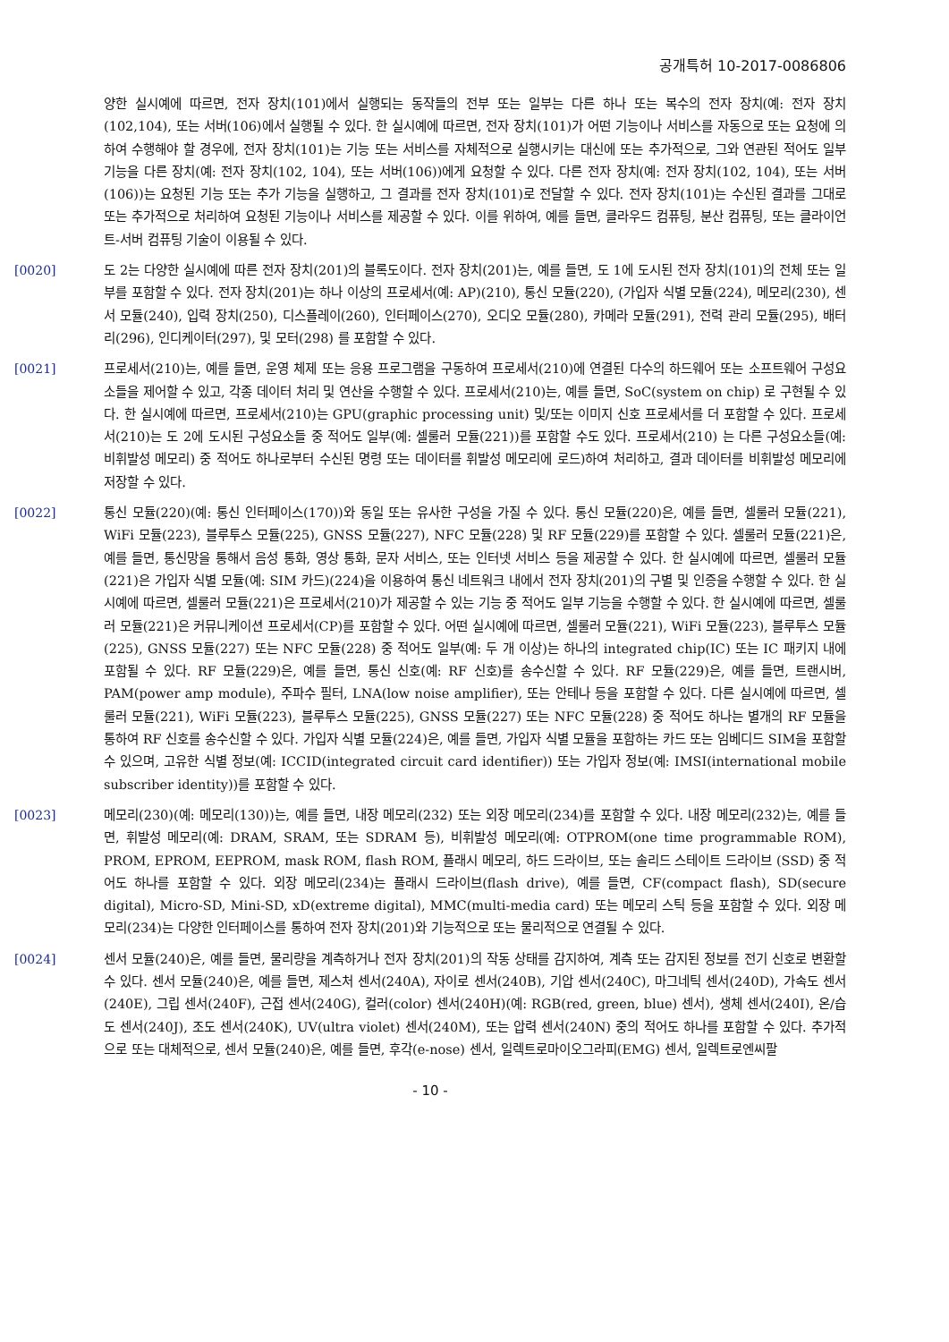공개특허 10-2017-0086806
양한 실시예에 따르면, 전자 장치(101)에서 실행되는 동작들의 전부 또는 일부는 다른 하나 또는 복수의 전자 장치(예: 전자 장치(102,104), 또는 서버(106)에서 실행될 수 있다. 한 실시예에 따르면, 전자 장치(101)가 어떤 기능이나 서비스를 자동으로 또는 요청에 의하여 수행해야 할 경우에, 전자 장치(101)는 기능 또는 서비스를 자체적으로 실행시키는 대신에 또는 추가적으로, 그와 연관된 적어도 일부 기능을 다른 장치(예: 전자 장치(102, 104), 또는 서버(106))에게 요청할 수 있다. 다른 전자 장치(예: 전자 장치(102, 104), 또는 서버(106))는 요청된 기능 또는 추가 기능을 실행하고, 그 결과를 전자 장치(101)로 전달할 수 있다. 전자 장치(101)는 수신된 결과를 그대로 또는 추가적으로 처리하여 요청된 기능이나 서비스를 제공할 수 있다. 이를 위하여, 예를 들면, 클라우드 컴퓨팅, 분산 컴퓨팅, 또는 클라이언트-서버 컴퓨팅 기술이 이용될 수 있다.
[0020] 도 2는 다양한 실시예에 따른 전자 장치(201)의 블록도이다. 전자 장치(201)는, 예를 들면, 도 1에 도시된 전자 장치(101)의 전체 또는 일부를 포함할 수 있다. 전자 장치(201)는 하나 이상의 프로세서(예: AP)(210), 통신 모듈(220), (가입자 식별 모듈(224), 메모리(230), 센서 모듈(240), 입력 장치(250), 디스플레이(260), 인터페이스(270), 오디오 모듈(280), 카메라 모듈(291), 전력 관리 모듈(295), 배터리(296), 인디케이터(297), 및 모터(298) 를 포함할 수 있다.
[0021] 프로세서(210)는, 예를 들면, 운영 체제 또는 응용 프로그램을 구동하여 프로세서(210)에 연결된 다수의 하드웨어 또는 소프트웨어 구성요소들을 제어할 수 있고, 각종 데이터 처리 및 연산을 수행할 수 있다. 프로세서(210)는, 예를 들면, SoC(system on chip) 로 구현될 수 있다. 한 실시예에 따르면, 프로세서(210)는 GPU(graphic processing unit) 및/또는 이미지 신호 프로세서를 더 포함할 수 있다. 프로세서(210)는 도 2에 도시된 구성요소들 중 적어도 일부(예: 셀룰러 모듈(221))를 포함할 수도 있다. 프로세서(210) 는 다른 구성요소들(예: 비휘발성 메모리) 중 적어도 하나로부터 수신된 명령 또는 데이터를 휘발성 메모리에 로드)하여 처리하고, 결과 데이터를 비휘발성 메모리에 저장할 수 있다.
[0022] 통신 모듈(220)(예: 통신 인터페이스(170))와 동일 또는 유사한 구성을 가질 수 있다. 통신 모듈(220)은, 예를 들면, 셀룰러 모듈(221), WiFi 모듈(223), 블루투스 모듈(225), GNSS 모듈(227), NFC 모듈(228) 및 RF 모듈(229)를 포함할 수 있다. 셀룰러 모듈(221)은, 예를 들면, 통신망을 통해서 음성 통화, 영상 통화, 문자 서비스, 또는 인터넷 서비스 등을 제공할 수 있다. 한 실시예에 따르면, 셀룰러 모듈(221)은 가입자 식별 모듈(예: SIM 카드)(224)을 이용하여 통신 네트워크 내에서 전자 장치(201)의 구별 및 인증을 수행할 수 있다. 한 실시예에 따르면, 셀룰러 모듈(221)은 프로세서(210)가 제공할 수 있는 기능 중 적어도 일부 기능을 수행할 수 있다. 한 실시예에 따르면, 셀룰러 모듈(221)은 커뮤니케이션 프로세서(CP)를 포함할 수 있다. 어떤 실시예에 따르면, 셀룰러 모듈(221), WiFi 모듈(223), 블루투스 모듈(225), GNSS 모듈(227) 또는 NFC 모듈(228) 중 적어도 일부(예: 두 개 이상)는 하나의 integrated chip(IC) 또는 IC 패키지 내에 포함될 수 있다. RF 모듈(229)은, 예를 들면, 통신 신호(예: RF 신호)를 송수신할 수 있다. RF 모듈(229)은, 예를 들면, 트랜시버, PAM(power amp module), 주파수 필터, LNA(low noise amplifier), 또는 안테나 등을 포함할 수 있다. 다른 실시예에 따르면, 셀룰러 모듈(221), WiFi 모듈(223), 블루투스 모듈(225), GNSS 모듈(227) 또는 NFC 모듈(228) 중 적어도 하나는 별개의 RF 모듈을 통하여 RF 신호를 송수신할 수 있다. 가입자 식별 모듈(224)은, 예를 들면, 가입자 식별 모듈을 포함하는 카드 또는 임베디드 SIM을 포함할 수 있으며, 고유한 식별 정보(예: ICCID(integrated circuit card identifier)) 또는 가입자 정보(예: IMSI(international mobile subscriber identity))를 포함할 수 있다.
[0023] 메모리(230)(예: 메모리(130))는, 예를 들면, 내장 메모리(232) 또는 외장 메모리(234)를 포함할 수 있다. 내장 메모리(232)는, 예를 들면, 휘발성 메모리(예: DRAM, SRAM, 또는 SDRAM 등), 비휘발성 메모리(예: OTPROM(one time programmable ROM), PROM, EPROM, EEPROM, mask ROM, flash ROM, 플래시 메모리, 하드 드라이브, 또는 솔리드 스테이트 드라이브 (SSD) 중 적어도 하나를 포함할 수 있다. 외장 메모리(234)는 플래시 드라이브(flash drive), 예를 들면, CF(compact flash), SD(secure digital), Micro-SD, Mini-SD, xD(extreme digital), MMC(multi-media card) 또는 메모리 스틱 등을 포함할 수 있다. 외장 메모리(234)는 다양한 인터페이스를 통하여 전자 장치(201)와 기능적으로 또는 물리적으로 연결될 수 있다.
[0024] 센서 모듈(240)은, 예를 들면, 물리량을 계측하거나 전자 장치(201)의 작동 상태를 감지하여, 계측 또는 감지된 정보를 전기 신호로 변환할 수 있다. 센서 모듈(240)은, 예를 들면, 제스처 센서(240A), 자이로 센서(240B), 기압 센서(240C), 마그네틱 센서(240D), 가속도 센서(240E), 그립 센서(240F), 근접 센서(240G), 컬러(color) 센서(240H)(예: RGB(red, green, blue) 센서), 생체 센서(240I), 온/습도 센서(240J), 조도 센서(240K), UV(ultra violet) 센서(240M), 또는 압력 센서(240N) 중의 적어도 하나를 포함할 수 있다. 추가적으로 또는 대체적으로, 센서 모듈(240)은, 예를 들면, 후각(e-nose) 센서, 일렉트로마이오그라피(EMG) 센서, 일렉트로엔씨팔
- 10 -